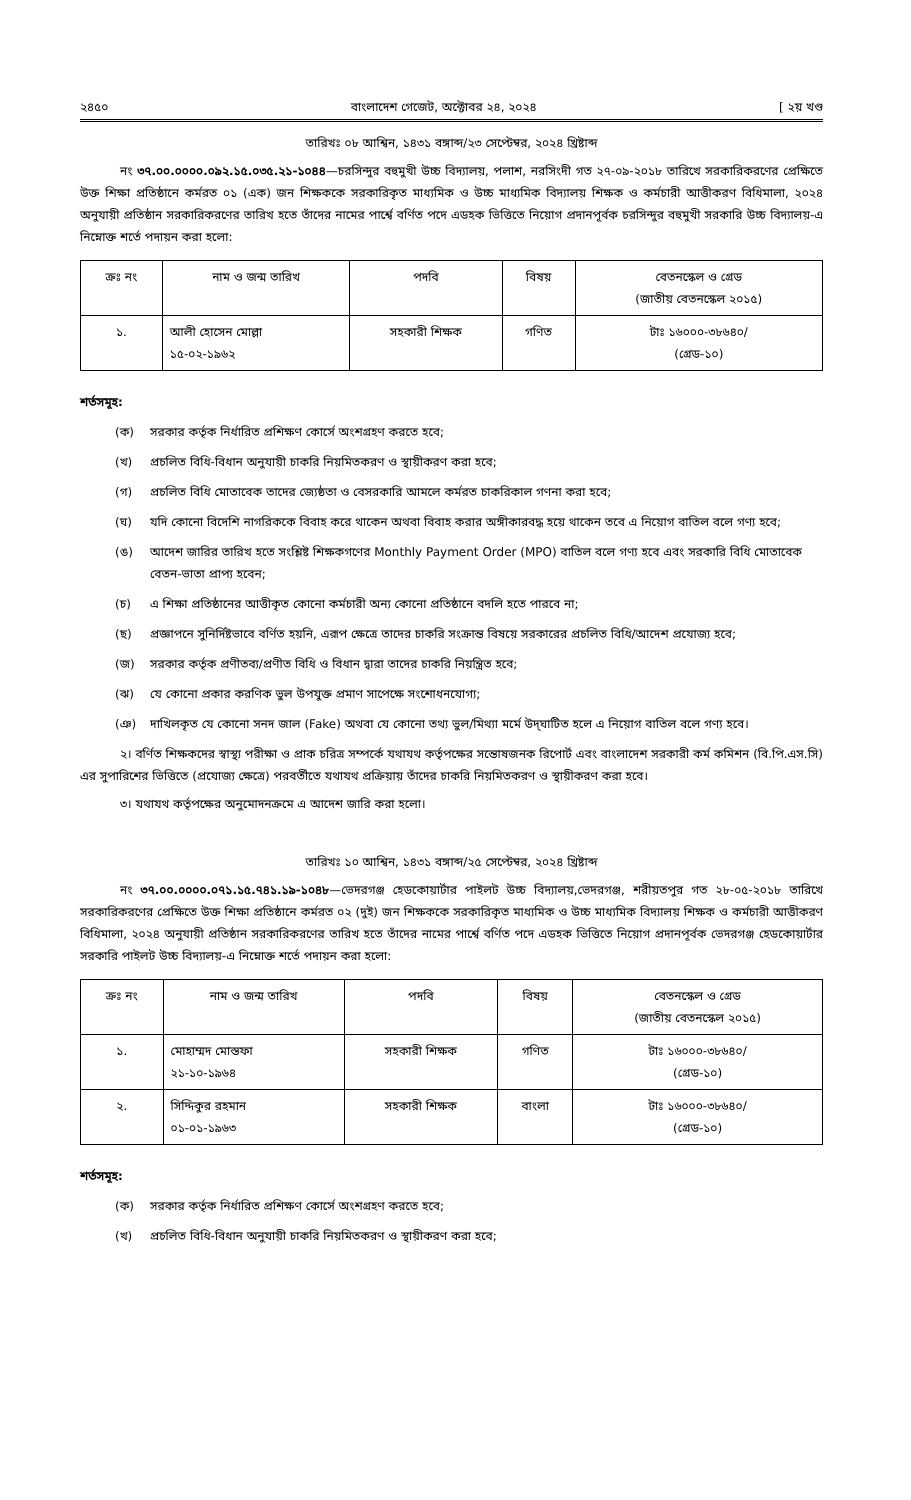২৪৫০ বাংলাদেশ গেজেট, অক্টোবর ২৪, ২০২৪ [ ২য় খণ্ড
তারিখঃ ০৮ আশ্বিন, ১৪৩১ বঙ্গাব্দ/২৩ সেপ্টেম্বর, ২০২৪ খ্রিষ্টাব্দ
নং ৩৭.০০.০০০০.০৯২.১৫.০৩৫.২১-১০৪৪—চরসিন্দুর বহুমুখী উচ্চ বিদ্যালয়, পলাশ, নরসিংদী গত ২৭-০৯-২০১৮ তারিখে সরকারিকরণের প্রেক্ষিতে উক্ত শিক্ষা প্রতিষ্ঠানে কর্মরত ০১ (এক) জন শিক্ষককে সরকারিকৃত মাধ্যমিক ও উচ্চ মাধ্যমিক বিদ্যালয় শিক্ষক ও কর্মচারী আত্তীকরণ বিধিমালা, ২০২৪ অনুযায়ী প্রতিষ্ঠান সরকারিকরণের তারিখ হতে তাঁদের নামের পার্শ্বে বর্ণিত পদে এডহক ভিত্তিতে নিয়োগ প্রদানপূর্বক চরসিন্দুর বহুমুখী সরকারি উচ্চ বিদ্যালয়-এ নিম্নোক্ত শর্তে পদায়ন করা হলো:
| ক্রঃ নং | নাম ও জন্ম তারিখ | পদবি | বিষয় | বেতনস্কেল ও গ্রেড (জাতীয় বেতনস্কেল ২০১৫) |
| --- | --- | --- | --- | --- |
| ১. | আলী হোসেন মোল্লা ১৫-০২-১৯৬২ | সহকারী শিক্ষক | গণিত | টাঃ ১৬০০০-৩৮৬৪০/ (গ্রেড-১০) |
শর্তসমূহ:
(ক) সরকার কর্তৃক নির্ধারিত প্রশিক্ষণ কোর্সে অংশগ্রহণ করতে হবে;
(খ) প্রচলিত বিধি-বিধান অনুযায়ী চাকরি নিয়মিতকরণ ও স্থায়ীকরণ করা হবে;
(গ) প্রচলিত বিধি মোতাবেক তাদের জ্যেষ্ঠতা ও বেসরকারি আমলে কর্মরত চাকরিকাল গণনা করা হবে;
(ঘ) যদি কোনো বিদেশি নাগরিককে বিবাহ করে থাকেন অথবা বিবাহ করার অঙ্গীকারবদ্ধ হয়ে থাকেন তবে এ নিয়োগ বাতিল বলে গণ্য হবে;
(ঙ) আদেশ জারির তারিখ হতে সংশ্লিষ্ট শিক্ষকগণের Monthly Payment Order (MPO) বাতিল বলে গণ্য হবে এবং সরকারি বিধি মোতাবেক বেতন-ভাতা প্রাপ্য হবেন;
(চ) এ শিক্ষা প্রতিষ্ঠানের আত্তীকৃত কোনো কর্মচারী অন্য কোনো প্রতিষ্ঠানে বদলি হতে পারবে না;
(ছ) প্রজ্ঞাপনে সুনির্দিষ্টভাবে বর্ণিত হয়নি, এরূপ ক্ষেত্রে তাদের চাকরি সংক্রান্ত বিষয়ে সরকারের প্রচলিত বিধি/আদেশ প্রযোজ্য হবে;
(জ) সরকার কর্তৃক প্রণীতব্য/প্রণীত বিধি ও বিধান দ্বারা তাদের চাকরি নিয়ন্ত্রিত হবে;
(ঝ) যে কোনো প্রকার করণিক ভুল উপযুক্ত প্রমাণ সাপেক্ষে সংশোধনযোগ্য;
(ঞ) দাখিলকৃত যে কোনো সনদ জাল (Fake) অথবা যে কোনো তথ্য ভুল/মিথ্যা মর্মে উদ্‌ঘাটিত হলে এ নিয়োগ বাতিল বলে গণ্য হবে।
২। বর্ণিত শিক্ষকদের স্বাস্থ্য পরীক্ষা ও প্রাক চরিত্র সম্পর্কে যথাযথ কর্তৃপক্ষের সন্তোষজনক রিপোর্ট এবং বাংলাদেশ সরকারী কর্ম কমিশন (বি.পি.এস.সি) এর সুপারিশের ভিত্তিতে (প্রযোজ্য ক্ষেত্রে) পরবর্তীতে যথাযথ প্রক্রিয়ায় তাঁদের চাকরি নিয়মিতকরণ ও স্থায়ীকরণ করা হবে।
৩। যথাযথ কর্তৃপক্ষের অনুমোদনক্রমে এ আদেশ জারি করা হলো।
তারিখঃ ১০ আশ্বিন, ১৪৩১ বঙ্গাব্দ/২৫ সেপ্টেম্বর, ২০২৪ খ্রিষ্টাব্দ
নং ৩৭.০০.০০০০.০৭১.১৫.৭৪১.১৯-১০৪৮—ভেদরগঞ্জ হেডকোয়ার্টার পাইলট উচ্চ বিদ্যালয়,ভেদরগঞ্জ, শরীয়তপুর গত ২৮-০৫-২০১৮ তারিখে সরকারিকরণের প্রেক্ষিতে উক্ত শিক্ষা প্রতিষ্ঠানে কর্মরত ০২ (দুই) জন শিক্ষককে সরকারিকৃত মাধ্যমিক ও উচ্চ মাধ্যমিক বিদ্যালয় শিক্ষক ও কর্মচারী আত্তীকরণ বিধিমালা, ২০২৪ অনুযায়ী প্রতিষ্ঠান সরকারিকরণের তারিখ হতে তাঁদের নামের পার্শ্বে বর্ণিত পদে এডহক ভিত্তিতে নিয়োগ প্রদানপূর্বক ভেদরগঞ্জ হেডকোয়ার্টার সরকারি পাইলট উচ্চ বিদ্যালয়-এ নিম্নোক্ত শর্তে পদায়ন করা হলো:
| ক্রঃ নং | নাম ও জন্ম তারিখ | পদবি | বিষয় | বেতনস্কেল ও গ্রেড (জাতীয় বেতনস্কেল ২০১৫) |
| --- | --- | --- | --- | --- |
| ১. | মোহাম্মদ মোস্তফা ২১-১০-১৯৬৪ | সহকারী শিক্ষক | গণিত | টাঃ ১৬০০০-৩৮৬৪০/ (গ্রেড-১০) |
| ২. | সিদ্দিকুর রহমান ০১-০১-১৯৬৩ | সহকারী শিক্ষক | বাংলা | টাঃ ১৬০০০-৩৮৬৪০/ (গ্রেড-১০) |
শর্তসমূহ:
(ক) সরকার কর্তৃক নির্ধারিত প্রশিক্ষণ কোর্সে অংশগ্রহণ করতে হবে;
(খ) প্রচলিত বিধি-বিধান অনুযায়ী চাকরি নিয়মিতকরণ ও স্থায়ীকরণ করা হবে;